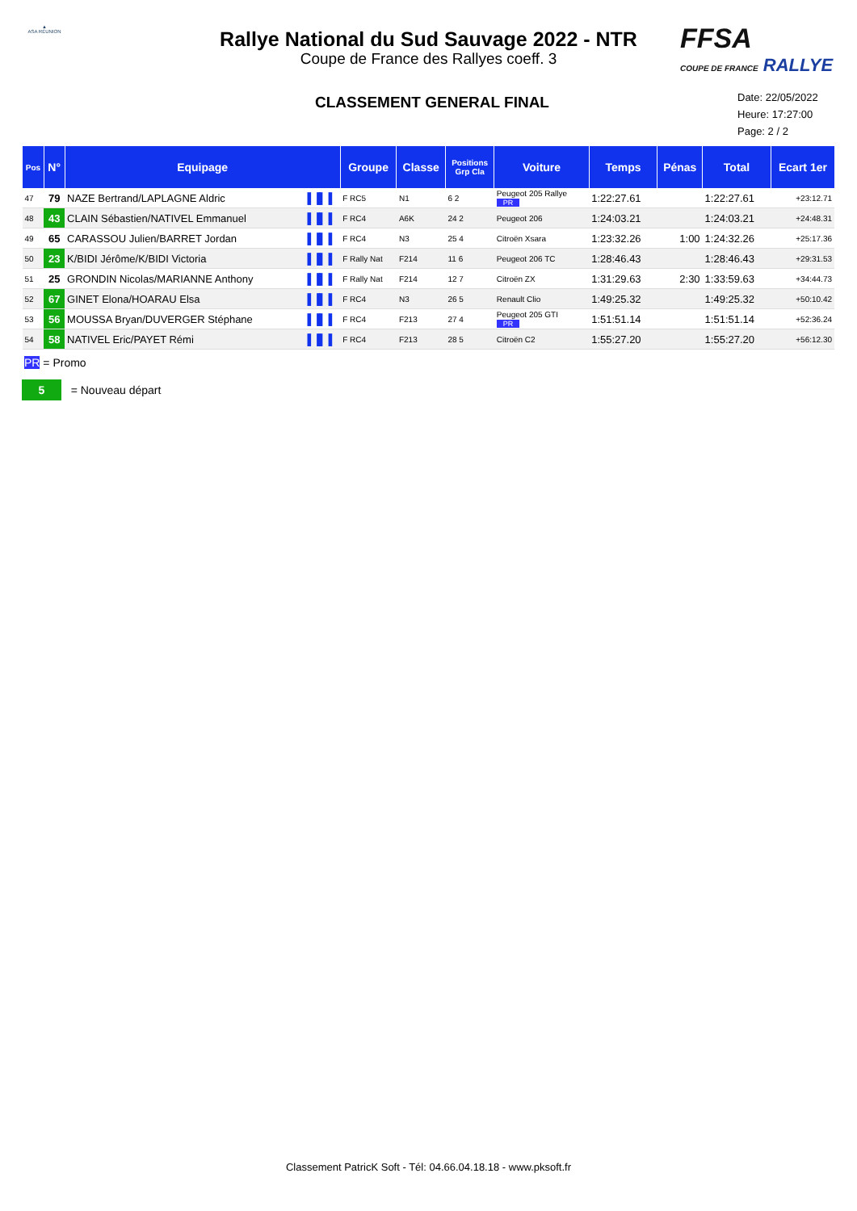▲
ASA RÉUNION
Rallye National du Sud Sauvage 2022 - NTR
Coupe de France des Rallyes coeff. 3
FFSA
COUPE DE FRANCE RALLYE
CLASSEMENT GENERAL FINAL
Date: 22/05/2022
Heure: 17:27:00
Page: 2 / 2
| Pos | N° | Equipage | | Groupe | Classe | Positions Grp Cla | Voiture | Temps | Pénas | Total | Ecart 1er |
| --- | --- | --- | --- | --- | --- | --- | --- | --- | --- | --- | --- |
| 47 | 79 | NAZE Bertrand/LAPLAGNE Aldric | ▌▐▌▐ | F RC5 | N1 | 6 2 | Peugeot 205 Rallye PR | 1:22:27.61 | | 1:22:27.61 | +23:12.71 |
| 48 | 43 | CLAIN Sébastien/NATIVEL Emmanuel | ▌▐▌▐ | F RC4 | A6K | 24 2 | Peugeot 206 | 1:24:03.21 | | 1:24:03.21 | +24:48.31 |
| 49 | 65 | CARASSOU Julien/BARRET Jordan | ▌▐▌▐ | F RC4 | N3 | 25 4 | Citroën Xsara | 1:23:32.26 | 1:00 | 1:24:32.26 | +25:17.36 |
| 50 | 23 | K/BIDI Jérôme/K/BIDI Victoria | ▌▐▌▐ | F Rally Nat | F214 | 11 6 | Peugeot 206 TC | 1:28:46.43 | | 1:28:46.43 | +29:31.53 |
| 51 | 25 | GRONDIN Nicolas/MARIANNE Anthony | ▌▐▌▐ | F Rally Nat | F214 | 12 7 | Citroën ZX | 1:31:29.63 | 2:30 | 1:33:59.63 | +34:44.73 |
| 52 | 67 | GINET Elona/HOARAU Elsa | ▌▐▌▐ | F RC4 | N3 | 26 5 | Renault Clio | 1:49:25.32 | | 1:49:25.32 | +50:10.42 |
| 53 | 56 | MOUSSA Bryan/DUVERGER Stéphane | ▌▐▌▐ | F RC4 | F213 | 27 4 | Peugeot 205 GTI PR | 1:51:51.14 | | 1:51:51.14 | +52:36.24 |
| 54 | 58 | NATIVEL Eric/PAYET Rémi | ▌▐▌▐ | F RC4 | F213 | 28 5 | Citroën C2 | 1:55:27.20 | | 1:55:27.20 | +56:12.30 |
PR = Promo
5 = Nouveau départ
Classement PatricK Soft - Tél: 04.66.04.18.18 - www.pksoft.fr